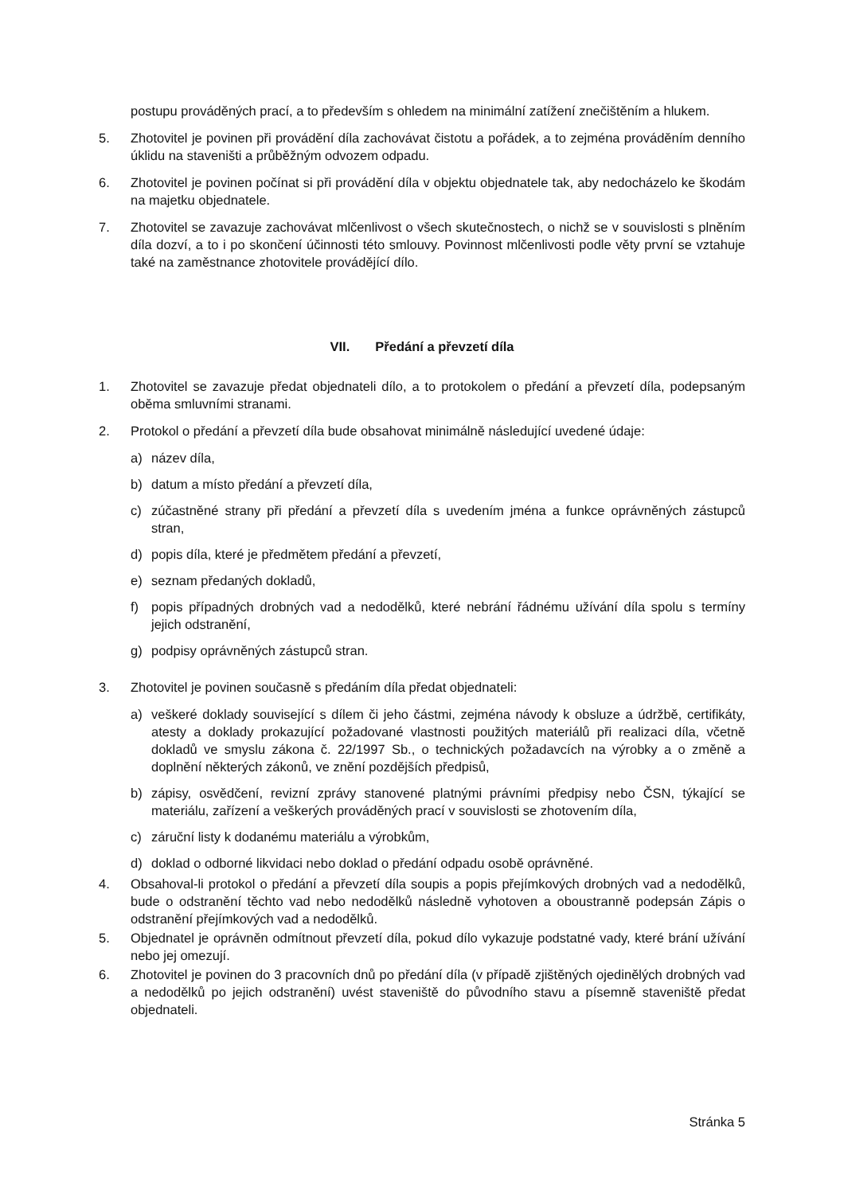postupu prováděných prací, a to především s ohledem na minimální zatížení znečištěním a hlukem.
5. Zhotovitel je povinen při provádění díla zachovávat čistotu a pořádek, a to zejména prováděním denního úklidu na staveništi a průběžným odvozem odpadu.
6. Zhotovitel je povinen počínat si při provádění díla v objektu objednatele tak, aby nedocházelo ke škodám na majetku objednatele.
7. Zhotovitel se zavazuje zachovávat mlčenlivost o všech skutečnostech, o nichž se v souvislosti s plněním díla dozví, a to i po skončení účinnosti této smlouvy. Povinnost mlčenlivosti podle věty první se vztahuje také na zaměstnance zhotovitele provádějící dílo.
VII. Předání a převzetí díla
1. Zhotovitel se zavazuje předat objednateli dílo, a to protokolem o předání a převzetí díla, podepsaným oběma smluvními stranami.
2. Protokol o předání a převzetí díla bude obsahovat minimálně následující uvedené údaje:
a) název díla,
b) datum a místo předání a převzetí díla,
c) zúčastněné strany při předání a převzetí díla s uvedením jména a funkce oprávněných zástupců stran,
d) popis díla, které je předmětem předání a převzetí,
e) seznam předaných dokladů,
f) popis případných drobných vad a nedodělků, které nebrání řádnému užívání díla spolu s termíny jejich odstranění,
g) podpisy oprávněných zástupců stran.
3. Zhotovitel je povinen současně s předáním díla předat objednateli:
a) veškeré doklady související s dílem či jeho částmi, zejména návody k obsluze a údržbě, certifikáty, atesty a doklady prokazující požadované vlastnosti použitých materiálů při realizaci díla, včetně dokladů ve smyslu zákona č. 22/1997 Sb., o technických požadavcích na výrobky a o změně a doplnění některých zákonů, ve znění pozdějších předpisů,
b) zápisy, osvědčení, revizní zprávy stanovené platnými právními předpisy nebo ČSN, týkající se materiálu, zařízení a veškerých prováděných prací v souvislosti se zhotovením díla,
c) záruční listy k dodanému materiálu a výrobkům,
d) doklad o odborné likvidaci nebo doklad o předání odpadu osobě oprávněné.
4. Obsahoval-li protokol o předání a převzetí díla soupis a popis přejímkových drobných vad a nedodělků, bude o odstranění těchto vad nebo nedodělků následně vyhotoven a oboustranně podepsán Zápis o odstranění přejímkových vad a nedodělků.
5. Objednatel je oprávněn odmítnout převzetí díla, pokud dílo vykazuje podstatné vady, které brání užívání nebo jej omezují.
6. Zhotovitel je povinen do 3 pracovních dnů po předání díla (v případě zjištěných ojedinělých drobných vad a nedodělků po jejich odstranění) uvést staveniště do původního stavu a písemně staveniště předat objednateli.
Stránka 5